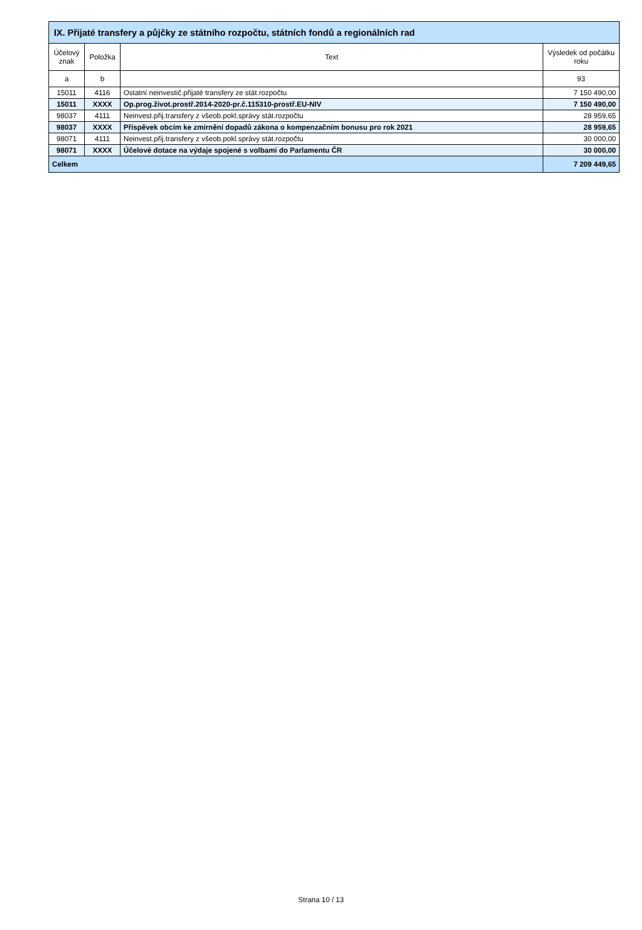| IX. Přijaté transfery a půjčky ze státního rozpočtu, státních fondů a regionálních rad | | | |
| --- | --- | --- | --- |
| Účelový znak | Položka | Text | Výsledek od počátku roku |
| a | b | | 93 |
| 15011 | 4116 | Ostatní neinvestič.přijaté transfery ze stát.rozpočtu | 7 150 490,00 |
| 15011 | XXXX | Op.prog.život.prostř.2014-2020-pr.č.115310-prostř.EU-NIV | 7 150 490,00 |
| 98037 | 4111 | Neinvest.přij.transfery z všeob.pokl.správy stát.rozpočtu | 28 959,65 |
| 98037 | XXXX | Příspěvek obcím ke zmírnění dopadů zákona o kompenzačním bonusu pro rok 2021 | 28 959,65 |
| 98071 | 4111 | Neinvest.přij.transfery z všeob.pokl.správy stát.rozpočtu | 30 000,00 |
| 98071 | XXXX | Účelové dotace na výdaje spojené s volbami do Parlamentu ČR | 30 000,00 |
| Celkem | | | 7 209 449,65 |
Strana 10 / 13